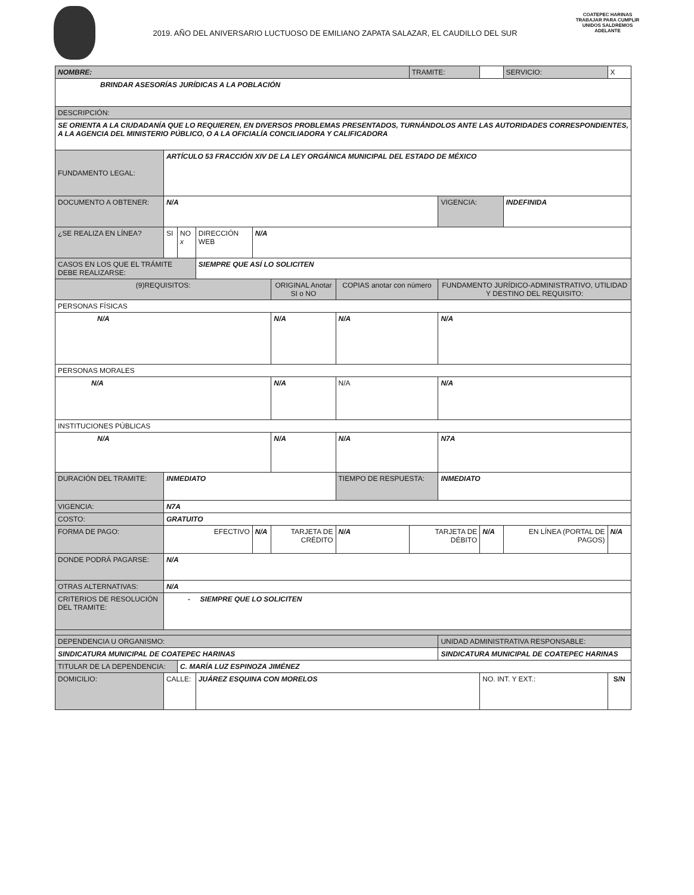2019. AÑO DEL ANIVERSARIO LUCTUOSO DE EMILIANO ZAPATA SALAZAR, EL CAUDILLO DEL SUR
COATEPEC HARINAS
TRABAJAR PARA CUMPLIR
UNIDOS SALDREMOS ADELANTE
| NOMBRE: | | | | | | | TRAMITE: | | | SERVICIO: | X |
| BRINDAR ASESORÍAS JURÍDICAS A LA POBLACIÓN | | | | | | | | | | | |
| DESCRIPCIÓN: | | | | | | | | | | | |
| SE ORIENTA A LA CIUDADANÍA QUE LO REQUIEREN, EN DIVERSOS PROBLEMAS PRESENTADOS, TURNÁNDOLOS ANTE LAS AUTORIDADES CORRESPONDIENTES, A LA AGENCIA DEL MINISTERIO PÚBLICO, O A LA OFICIALÍA CONCILIADORA Y CALIFICADORA | | | | | | | | | | | |
| FUNDAMENTO LEGAL: | ARTÍCULO 53 FRACCIÓN XIV DE LA LEY ORGÁNICA MUNICIPAL DEL ESTADO DE MÉXICO | | | | | | | | | | |
| DOCUMENTO A OBTENER: | N/A | | | | | | | VIGENCIA: | | INDEFINIDA | |
| ¿SE REALIZA EN LÍNEA? | SI | NO x | DIRECCIÓN WEB | N/A | | | | | | | |
| CASOS EN LOS QUE EL TRÁMITE DEBE REALIZARSE: | | | SIEMPRE QUE ASÍ LO SOLICITEN | | | | | | | | |
| (9)REQUISITOS: | | | | | ORIGINAL Anotar SI o NO | COPIAS anotar con número | | FUNDAMENTO JURÍDICO-ADMINISTRATIVO, UTILIDAD Y DESTINO DEL REQUISITO: | | | |
| PERSONAS FÍSICAS | | | | | | | | | | | |
| N/A | | | | | N/A | N/A | | N/A | | | |
| PERSONAS MORALES | | | | | | | | | | | |
| N/A | | | | | N/A | N/A | | N/A | | | |
| INSTITUCIONES PÚBLICAS | | | | | | | | | | | |
| N/A | | | | | N/A | N/A | | N7A | | | |
| DURACIÓN DEL TRAMITE: | INMEDIATO | | | | | TIEMPO DE RESPUESTA: | | INMEDIATO | | | |
| VIGENCIA: | N7A | | | | | | | | | | |
| COSTO: | GRATUITO | | | | | | | | | | |
| FORMA DE PAGO: | EFECTIVO | | | N/A | TARJETA DE CRÉDITO | N/A | TARJETA DE DÉBITO | | N/A | EN LÍNEA (PORTAL DE PAGOS) | N/A |
| DONDE PODRÁ PAGARSE: | N/A | | | | | | | | | | |
| OTRAS ALTERNATIVAS: | N/A | | | | | | | | | | |
| CRITERIOS DE RESOLUCIÓN DEL TRAMITE: | - SIEMPRE QUE LO SOLICITEN | | | | | | | | | | |
| DEPENDENCIA U ORGANISMO: | | | | | | | | UNIDAD ADMINISTRATIVA RESPONSABLE: | | | |
| SINDICATURA MUNICIPAL DE COATEPEC HARINAS | | | | | | | | SINDICATURA MUNICIPAL DE COATEPEC HARINAS | | | |
| TITULAR DE LA DEPENDENCIA: | | C. MARÍA LUZ ESPINOZA JIMÉNEZ | | | | | | | | | |
| DOMICILIO: | CALLE: | | JUÁREZ ESQUINA CON MORELOS | | | | | | NO. INT. Y EXT.: | | S/N |